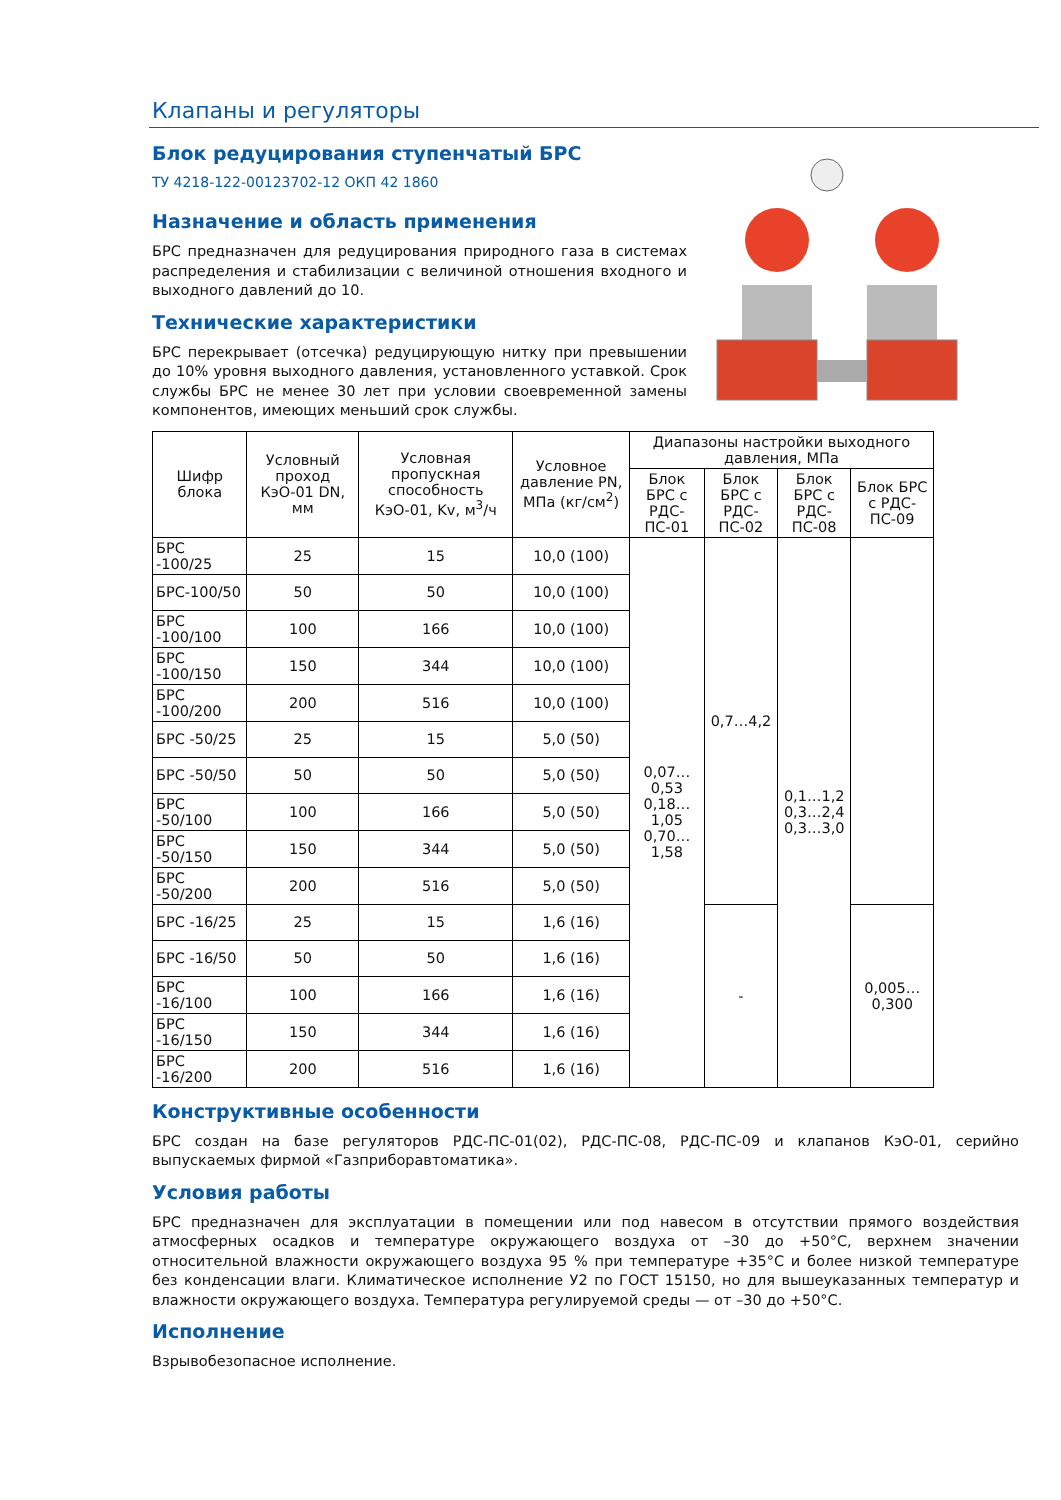Клапаны и регуляторы
Блок редуцирования ступенчатый БРС
ТУ 4218-122-00123702-12 ОКП 42 1860
Назначение и область применения
БРС предназначен для редуцирования природного газа в системах распределения и стабилизации с величиной отношения входного и выходного давлений до 10.
Технические характеристики
БРС перекрывает (отсечка) редуцирующую нитку при превышении до 10% уровня выходного давления, установленного уставкой. Срок службы БРС не менее 30 лет при условии своевременной замены компонентов, имеющих меньший срок службы.
| Шифр блока | Условный проход КэО-01 DN, мм | Условная пропускная способность КэО-01, Kv, м<sup>3</sup>/ч | Условное давление PN, МПа (кг/см<sup>2</sup>) | Диапазоны настройки выходного давления, МПа | | | |
| --- | --- | --- | --- | --- | --- | --- | --- |
| | | | | Блок БРС с РДС-ПС-01 | Блок БРС с РДС-ПС-02 | Блок БРС с РДС-ПС-08 | Блок БРС с РДС-ПС-09 |
| БРС -100/25 | 25 | 15 | 10,0 (100) | 0,07…0,53 0,18…1,05 0,70…1,58 | 0,7…4,2 | 0,1…1,2 0,3…2,4 0,3…3,0 | |
| БРС-100/50 | 50 | 50 | 10,0 (100) | | | | |
| БРС -100/100 | 100 | 166 | 10,0 (100) | | | | |
| БРС -100/150 | 150 | 344 | 10,0 (100) | | | | |
| БРС -100/200 | 200 | 516 | 10,0 (100) | | | | |
| БРС -50/25 | 25 | 15 | 5,0 (50) | | | | |
| БРС -50/50 | 50 | 50 | 5,0 (50) | | | | |
| БРС -50/100 | 100 | 166 | 5,0 (50) | | | | |
| БРС -50/150 | 150 | 344 | 5,0 (50) | | | | |
| БРС -50/200 | 200 | 516 | 5,0 (50) | | | | |
| БРС -16/25 | 25 | 15 | 1,6 (16) | | - | | 0,005…0,300 |
| БРС -16/50 | 50 | 50 | 1,6 (16) | | | | |
| БРС -16/100 | 100 | 166 | 1,6 (16) | | | | |
| БРС -16/150 | 150 | 344 | 1,6 (16) | | | | |
| БРС -16/200 | 200 | 516 | 1,6 (16) | | | | |
Конструктивные особенности
БРС создан на базе регуляторов РДС-ПС-01(02), РДС-ПС-08, РДС-ПС-09 и клапанов КэО-01, серийно выпускаемых фирмой «Газприборавтоматика».
Условия работы
БРС предназначен для эксплуатации в помещении или под навесом в отсутствии прямого воздействия атмосферных осадков и температуре окружающего воздуха от –30 до +50°С, верхнем значении относительной влажности окружающего воздуха 95 % при температуре +35°С и более низкой температуре без конденсации влаги. Климатическое исполнение У2 по ГОСТ 15150, но для вышеуказанных температур и влажности окружающего воздуха. Температура регулируемой среды — от –30 до +50°С.
Исполнение
Взрывобезопасное исполнение.